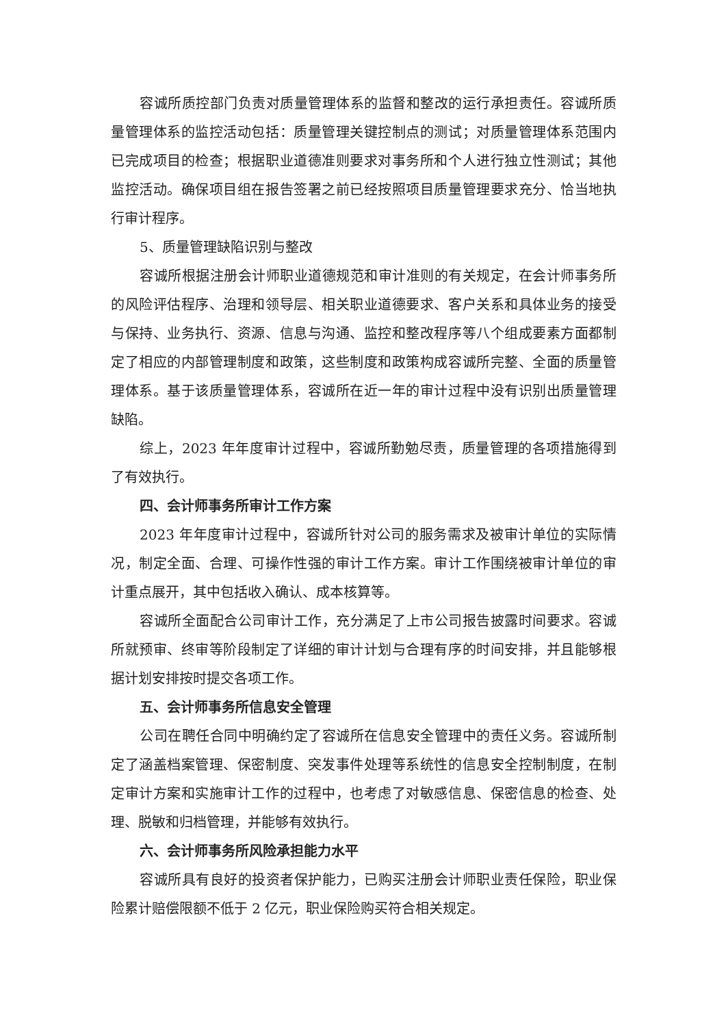容诚所质控部门负责对质量管理体系的监督和整改的运行承担责任。容诚所质量管理体系的监控活动包括：质量管理关键控制点的测试；对质量管理体系范围内已完成项目的检查；根据职业道德准则要求对事务所和个人进行独立性测试；其他监控活动。确保项目组在报告签署之前已经按照项目质量管理要求充分、恰当地执行审计程序。
5、质量管理缺陷识别与整改
容诚所根据注册会计师职业道德规范和审计准则的有关规定，在会计师事务所的风险评估程序、治理和领导层、相关职业道德要求、客户关系和具体业务的接受与保持、业务执行、资源、信息与沟通、监控和整改程序等八个组成要素方面都制定了相应的内部管理制度和政策，这些制度和政策构成容诚所完整、全面的质量管理体系。基于该质量管理体系，容诚所在近一年的审计过程中没有识别出质量管理缺陷。
综上，2023 年年度审计过程中，容诚所勤勉尽责，质量管理的各项措施得到了有效执行。
四、会计师事务所审计工作方案
2023 年年度审计过程中，容诚所针对公司的服务需求及被审计单位的实际情况，制定全面、合理、可操作性强的审计工作方案。审计工作围绕被审计单位的审计重点展开，其中包括收入确认、成本核算等。
容诚所全面配合公司审计工作，充分满足了上市公司报告披露时间要求。容诚所就预审、终审等阶段制定了详细的审计计划与合理有序的时间安排，并且能够根据计划安排按时提交各项工作。
五、会计师事务所信息安全管理
公司在聘任合同中明确约定了容诚所在信息安全管理中的责任义务。容诚所制定了涵盖档案管理、保密制度、突发事件处理等系统性的信息安全控制制度，在制定审计方案和实施审计工作的过程中，也考虑了对敏感信息、保密信息的检查、处理、脱敏和归档管理，并能够有效执行。
六、会计师事务所风险承担能力水平
容诚所具有良好的投资者保护能力，已购买注册会计师职业责任保险，职业保险累计赔偿限额不低于 2 亿元，职业保险购买符合相关规定。